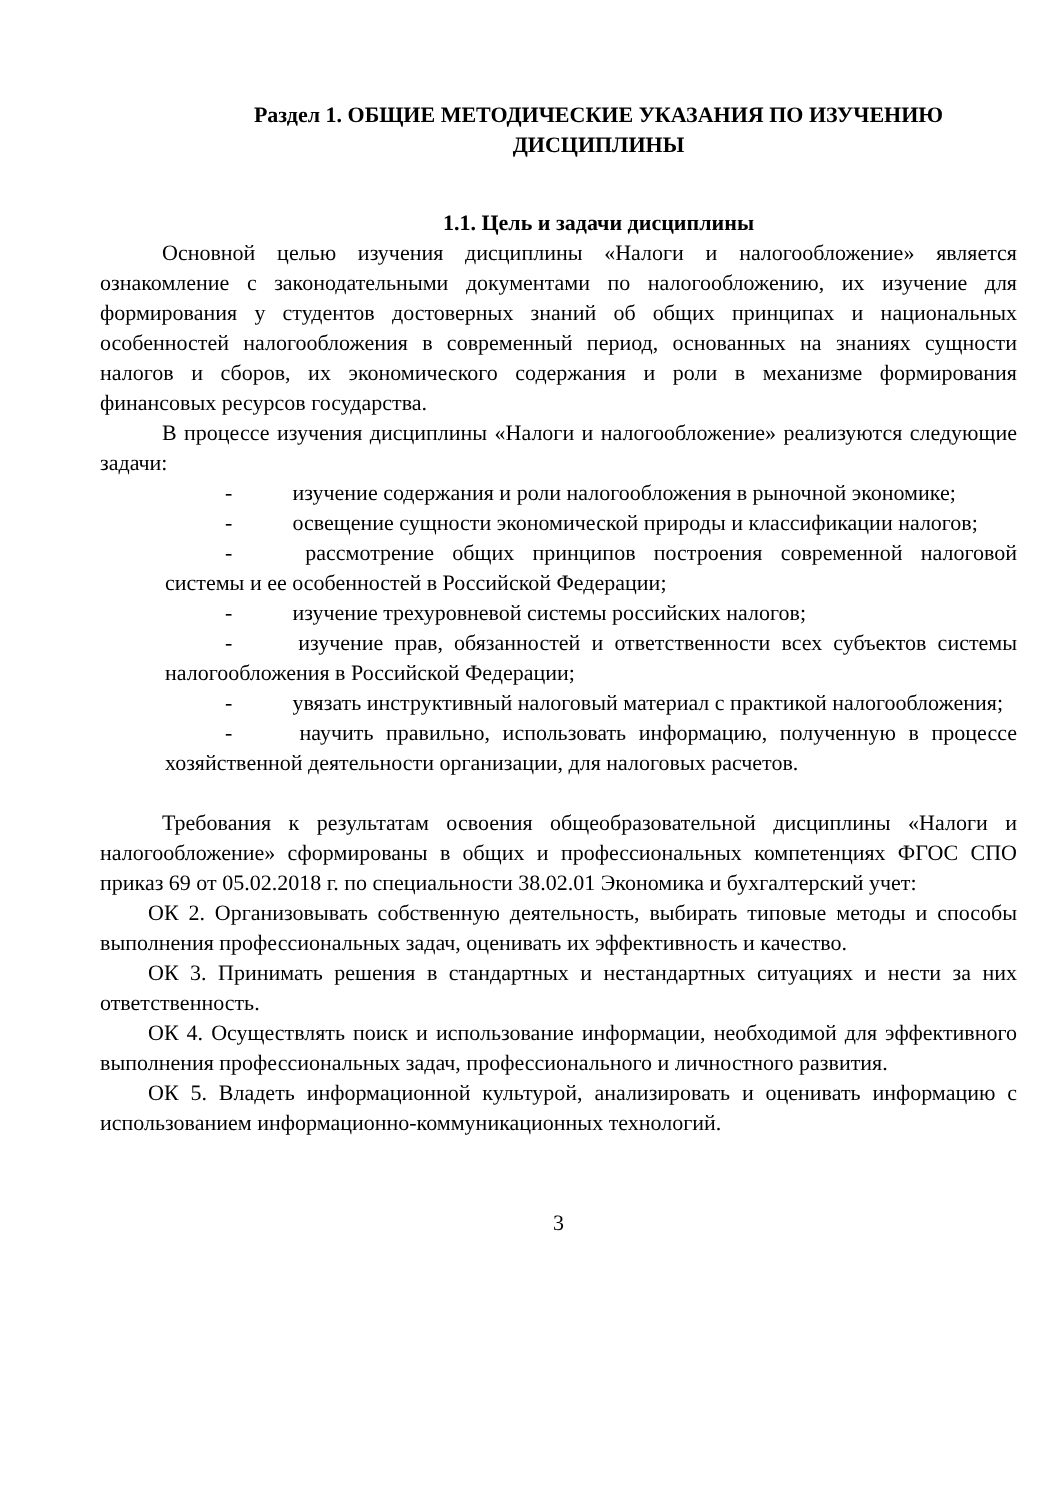Раздел 1. ОБЩИЕ МЕТОДИЧЕСКИЕ УКАЗАНИЯ ПО ИЗУЧЕНИЮ ДИСЦИПЛИНЫ
1.1. Цель и задачи дисциплины
Основной целью изучения дисциплины «Налоги и налогообложение» является ознакомление с законодательными документами по налогообложению, их изучение для формирования у студентов достоверных знаний об общих принципах и национальных особенностей налогообложения в современный период, основанных на знаниях сущности налогов и сборов, их экономического содержания и роли в механизме формирования финансовых ресурсов государства.
В процессе изучения дисциплины «Налоги и налогообложение» реализуются следующие задачи:
- изучение содержания и роли налогообложения в рыночной экономике;
- освещение сущности экономической природы и классификации налогов;
- рассмотрение общих принципов построения современной налоговой системы и ее особенностей в Российской Федерации;
- изучение трехуровневой системы российских налогов;
- изучение прав, обязанностей и ответственности всех субъектов системы налогообложения в Российской Федерации;
- увязать инструктивный налоговый материал с практикой налогообложения;
- научить правильно, использовать информацию, полученную в процессе хозяйственной деятельности организации, для налоговых расчетов.
Требования к результатам освоения общеобразовательной дисциплины «Налоги и налогообложение» сформированы в общих и профессиональных компетенциях ФГОС СПО приказ 69 от 05.02.2018 г. по специальности 38.02.01 Экономика и бухгалтерский учет:
ОК 2. Организовывать собственную деятельность, выбирать типовые методы и способы выполнения профессиональных задач, оценивать их эффективность и качество.
ОК 3. Принимать решения в стандартных и нестандартных ситуациях и нести за них ответственность.
ОК 4. Осуществлять поиск и использование информации, необходимой для эффективного выполнения профессиональных задач, профессионального и личностного развития.
ОК 5. Владеть информационной культурой, анализировать и оценивать информацию с использованием информационно-коммуникационных технологий.
3